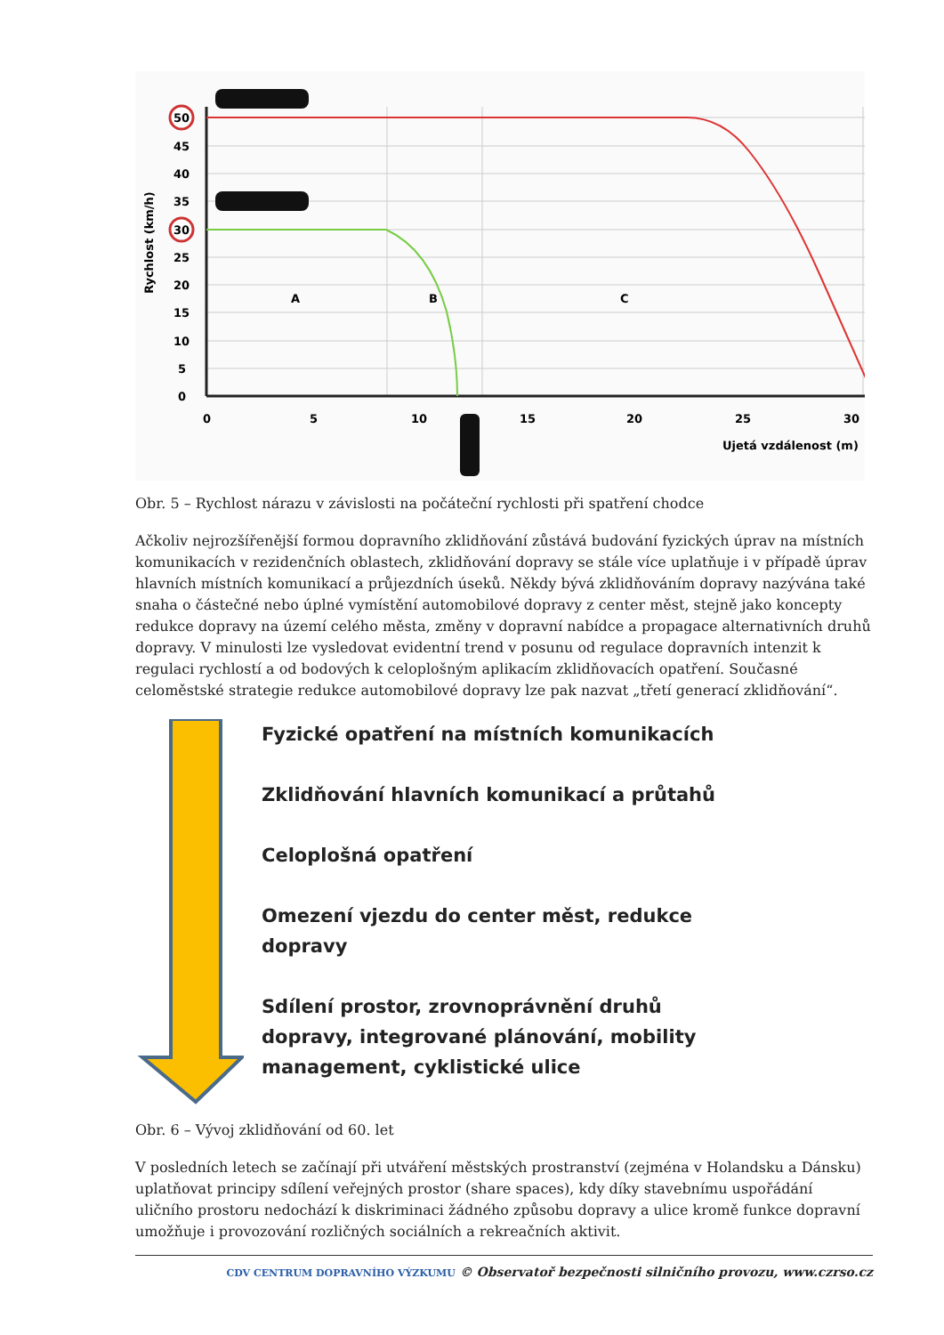50
30
45
40
35
25
20
15
10
5
0
0
5
10
15
20
25
30
A
B
C
Ujetá vzdálenost (m)
Rychlost (km/h)
Obr. 5 – Rychlost nárazu v závislosti na počáteční rychlosti při spatření chodce
Ačkoliv nejrozšířenější formou dopravního zklidňování zůstává budování fyzických úprav na místních komunikacích v rezidenčních oblastech, zklidňování dopravy se stále více uplatňuje i v případě úprav hlavních místních komunikací a průjezdních úseků. Někdy bývá zklidňováním dopravy nazývána také snaha o částečné nebo úplné vymístění automobilové dopravy z center měst, stejně jako koncepty redukce dopravy na území celého města, změny v dopravní nabídce a propagace alternativních druhů dopravy. V minulosti lze vysledovat evidentní trend v posunu od regulace dopravních intenzit k regulaci rychlostí a od bodových k celoplošným aplikacím zklidňovacích opatření. Současné celoměstské strategie redukce automobilové dopravy lze pak nazvat „třetí generací zklidňování“.
Fyzické opatření na místních komunikacích
Zklidňování hlavních komunikací a průtahů
Celoplošná opatření
Omezení vjezdu do center měst, redukce
dopravy
Sdílení prostor, zrovnoprávnění druhů
dopravy, integrované plánování, mobility
management, cyklistické ulice
Obr. 6 – Vývoj zklidňování od 60. let
V posledních letech se začínají při utváření městských prostranství (zejména v Holandsku a Dánsku) uplatňovat principy sdílení veřejných prostor (share spaces), kdy díky stavebnímu uspořádání uličního prostoru nedochází k diskriminaci žádného způsobu dopravy a ulice kromě funkce dopravní umožňuje i provozování rozličných sociálních a rekreačních aktivit.
CDV CENTRUM DOPRAVNÍHO VÝZKUMU © Observatoř bezpečnosti silničního provozu, www.czrso.cz